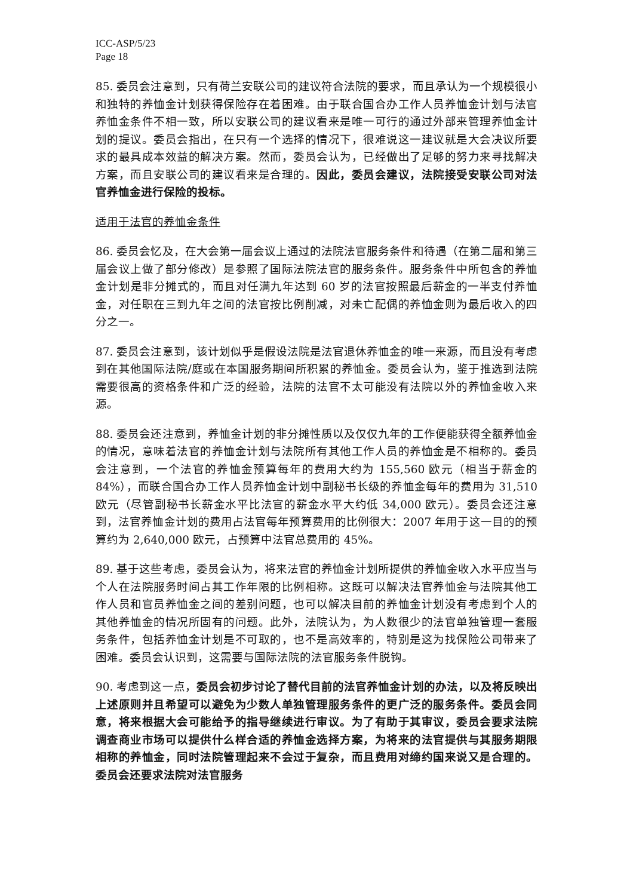ICC-ASP/5/23
Page 18
85. 委员会注意到，只有荷兰安联公司的建议符合法院的要求，而且承认为一个规模很小和独特的养恤金计划获得保险存在着困难。由于联合国合办工作人员养恤金计划与法官养恤金条件不相一致，所以安联公司的建议看来是唯一可行的通过外部来管理养恤金计划的提议。委员会指出，在只有一个选择的情况下，很难说这一建议就是大会决议所要求的最具成本效益的解决方案。然而，委员会认为，已经做出了足够的努力来寻找解决方案，而且安联公司的建议看来是合理的。因此，委员会建议，法院接受安联公司对法官养恤金进行保险的投标。
适用于法官的养恤金条件
86. 委员会忆及，在大会第一届会议上通过的法院法官服务条件和待遇（在第二届和第三届会议上做了部分修改）是参照了国际法院法官的服务条件。服务条件中所包含的养恤金计划是非分摊式的，而且对任满九年达到 60 岁的法官按照最后薪金的一半支付养恤金，对任职在三到九年之间的法官按比例削减，对未亡配偶的养恤金则为最后收入的四分之一。
87. 委员会注意到，该计划似乎是假设法院是法官退休养恤金的唯一来源，而且没有考虑到在其他国际法院/庭或在本国服务期间所积累的养恤金。委员会认为，鉴于推选到法院需要很高的资格条件和广泛的经验，法院的法官不太可能没有法院以外的养恤金收入来源。
88. 委员会还注意到，养恤金计划的非分摊性质以及仅仅九年的工作便能获得全额养恤金的情况，意味着法官的养恤金计划与法院所有其他工作人员的养恤金是不相称的。委员会注意到，一个法官的养恤金预算每年的费用大约为 155,560 欧元（相当于薪金的 84%），而联合国合办工作人员养恤金计划中副秘书长级的养恤金每年的费用为 31,510 欧元（尽管副秘书长薪金水平比法官的薪金水平大约低 34,000 欧元）。委员会还注意到，法官养恤金计划的费用占法官每年预算费用的比例很大：2007 年用于这一目的的预算约为 2,640,000 欧元，占预算中法官总费用的 45%。
89. 基于这些考虑，委员会认为，将来法官的养恤金计划所提供的养恤金收入水平应当与个人在法院服务时间占其工作年限的比例相称。这既可以解决法官养恤金与法院其他工作人员和官员养恤金之间的差别问题，也可以解决目前的养恤金计划没有考虑到个人的其他养恤金的情况所固有的问题。此外，法院认为，为人数很少的法官单独管理一套服务条件，包括养恤金计划是不可取的，也不是高效率的，特别是这为找保险公司带来了困难。委员会认识到，这需要与国际法院的法官服务条件脱钩。
90. 考虑到这一点，委员会初步讨论了替代目前的法官养恤金计划的办法，以及将反映出上述原则并且希望可以避免为少数人单独管理服务条件的更广泛的服务条件。委员会同意，将来根据大会可能给予的指导继续进行审议。为了有助于其审议，委员会要求法院调查商业市场可以提供什么样合适的养恤金选择方案，为将来的法官提供与其服务期限相称的养恤金，同时法院管理起来不会过于复杂，而且费用对缔约国来说又是合理的。委员会还要求法院对法官服务